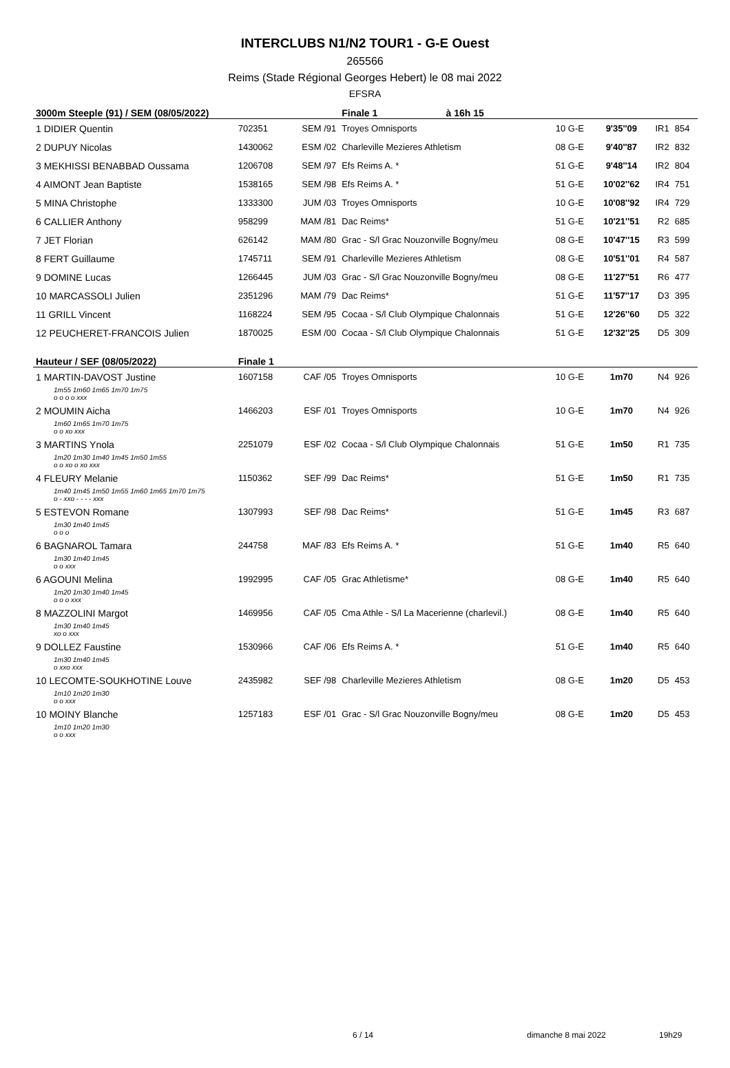INTERCLUBS N1/N2 TOUR1 - G-E Ouest
265566
Reims (Stade Régional Georges Hebert) le 08 mai 2022
EFSRA
| 3000m Steeple (91) / SEM (08/05/2022) | | | Finale 1 | à 16h 15 | | | | |
| 1 DIDIER Quentin | 702351 | SEM /91 | Troyes Omnisports | | 10 G-E | 9'35''09 | IR1 | 854 |
| 2 DUPUY Nicolas | 1430062 | ESM /02 | Charleville Mezieres Athletism | | 08 G-E | 9'40''87 | IR2 | 832 |
| 3 MEKHISSI BENABBAD Oussama | 1206708 | SEM /97 | Efs Reims A. * | | 51 G-E | 9'48''14 | IR2 | 804 |
| 4 AIMONT Jean Baptiste | 1538165 | SEM /98 | Efs Reims A. * | | 51 G-E | 10'02''62 | IR4 | 751 |
| 5 MINA Christophe | 1333300 | JUM /03 | Troyes Omnisports | | 10 G-E | 10'08''92 | IR4 | 729 |
| 6 CALLIER Anthony | 958299 | MAM /81 | Dac Reims* | | 51 G-E | 10'21''51 | R2 | 685 |
| 7 JET Florian | 626142 | MAM /80 | Grac - S/l Grac Nouzonville Bogny/meu | | 08 G-E | 10'47''15 | R3 | 599 |
| 8 FERT Guillaume | 1745711 | SEM /91 | Charleville Mezieres Athletism | | 08 G-E | 10'51''01 | R4 | 587 |
| 9 DOMINE Lucas | 1266445 | JUM /03 | Grac - S/l Grac Nouzonville Bogny/meu | | 08 G-E | 11'27''51 | R6 | 477 |
| 10 MARCASSOLI Julien | 2351296 | MAM /79 | Dac Reims* | | 51 G-E | 11'57''17 | D3 | 395 |
| 11 GRILL Vincent | 1168224 | SEM /95 | Cocaa - S/l Club Olympique Chalonnais | | 51 G-E | 12'26''60 | D5 | 322 |
| 12 PEUCHERET-FRANCOIS Julien | 1870025 | ESM /00 | Cocaa - S/l Club Olympique Chalonnais | | 51 G-E | 12'32''25 | D5 | 309 |
| Hauteur / SEF (08/05/2022) | Finale 1 | | | | | | | |
| 1 MARTIN-DAVOST Justine | 1607158 | CAF /05 | Troyes Omnisports | | 10 G-E | 1m70 | N4 | 926 |
| 1m55 1m60 1m65 1m70 1m75 o o o o xxx | | | | | | | | |
| 2 MOUMIN Aicha | 1466203 | ESF /01 | Troyes Omnisports | | 10 G-E | 1m70 | N4 | 926 |
| 1m60 1m65 1m70 1m75 o o xo xxx | | | | | | | | |
| 3 MARTINS Ynola | 2251079 | ESF /02 | Cocaa - S/l Club Olympique Chalonnais | | 51 G-E | 1m50 | R1 | 735 |
| 1m20 1m30 1m40 1m45 1m50 1m55 o o xo o xo xxx | | | | | | | | |
| 4 FLEURY Melanie | 1150362 | SEF /99 | Dac Reims* | | 51 G-E | 1m50 | R1 | 735 |
| 1m40 1m45 1m50 1m55 1m60 1m65 1m70 1m75 o - xxo - - - - xxx | | | | | | | | |
| 5 ESTEVON Romane | 1307993 | SEF /98 | Dac Reims* | | 51 G-E | 1m45 | R3 | 687 |
| 1m30 1m40 1m45 o o o | | | | | | | | |
| 6 BAGNAROL Tamara | 244758 | MAF /83 | Efs Reims A. * | | 51 G-E | 1m40 | R5 | 640 |
| 1m30 1m40 1m45 o o xxx | | | | | | | | |
| 6 AGOUNI Melina | 1992995 | CAF /05 | Grac Athletisme* | | 08 G-E | 1m40 | R5 | 640 |
| 1m20 1m30 1m40 1m45 o o o xxx | | | | | | | | |
| 8 MAZZOLINI Margot | 1469956 | CAF /05 | Cma Athle - S/l La Macerienne (charlevil.) | | 08 G-E | 1m40 | R5 | 640 |
| 1m30 1m40 1m45 xo o xxx | | | | | | | | |
| 9 DOLLEZ Faustine | 1530966 | CAF /06 | Efs Reims A. * | | 51 G-E | 1m40 | R5 | 640 |
| 1m30 1m40 1m45 o xxo xxx | | | | | | | | |
| 10 LECOMTE-SOUKHOTINE Louve | 2435982 | SEF /98 | Charleville Mezieres Athletism | | 08 G-E | 1m20 | D5 | 453 |
| 1m10 1m20 1m30 o o xxx | | | | | | | | |
| 10 MOINY Blanche | 1257183 | ESF /01 | Grac - S/l Grac Nouzonville Bogny/meu | | 08 G-E | 1m20 | D5 | 453 |
| 1m10 1m20 1m30 o o xxx | | | | | | | | |
6 / 14 dimanche 8 mai 2022 19h29